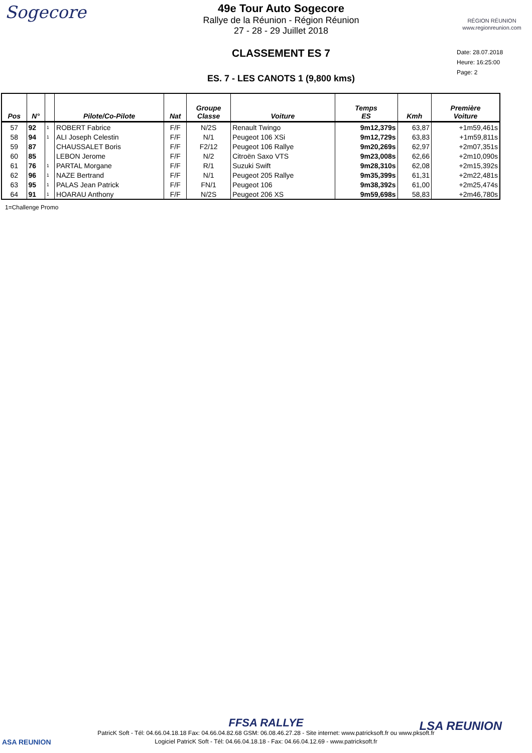Sogecore
49e Tour Auto Sogecore
Rallye de la Réunion - Région Réunion
27 - 28 - 29 Juillet 2018
CLASSEMENT ES 7
ES. 7 - LES CANOTS 1 (9,800 kms)
RÉGION RÉUNION
www.regionreunion.com
Date: 28.07.2018
Heure: 16:25:00
Page: 2
| Pos | N° | | Pilote/Co-Pilote | Nat | Groupe Classe | Voiture | Temps ES | Kmh | Première Voiture |
| --- | --- | --- | --- | --- | --- | --- | --- | --- | --- |
| 57 | 92 | 1 | ROBERT Fabrice | F/F | N/2S | Renault Twingo | 9m12,379s | 63,87 | +1m59,461s |
| 58 | 94 | 1 | ALI Joseph Celestin | F/F | N/1 | Peugeot 106 XSi | 9m12,729s | 63,83 | +1m59,811s |
| 59 | 87 | | CHAUSSALET Boris | F/F | F2/12 | Peugeot 106 Rallye | 9m20,269s | 62,97 | +2m07,351s |
| 60 | 85 | | LEBON Jerome | F/F | N/2 | Citroën Saxo VTS | 9m23,008s | 62,66 | +2m10,090s |
| 61 | 76 | 1 | PARTAL Morgane | F/F | R/1 | Suzuki Swift | 9m28,310s | 62,08 | +2m15,392s |
| 62 | 96 | 1 | NAZE Bertrand | F/F | N/1 | Peugeot 205 Rallye | 9m35,399s | 61,31 | +2m22,481s |
| 63 | 95 | 1 | PALAS Jean Patrick | F/F | FN/1 | Peugeot 106 | 9m38,392s | 61,00 | +2m25,474s |
| 64 | 91 | 1 | HOARAU Anthony | F/F | N/2S | Peugeot 206 XS | 9m59,698s | 58,83 | +2m46,780s |
1=Challenge Promo
ASA REUNION
LSA REUNION
FFSA RALLYE
PatricK Soft - Tél: 04.66.04.18.18 Fax: 04.66.04.82.68 GSM: 06.08.46.27.28 - Site internet: www.patricksoft.fr ou www.pksoft.fr
Logiciel PatricK Soft - Tél: 04.66.04.18.18 - Fax: 04.66.04.12.69 - www.patricksoft.fr